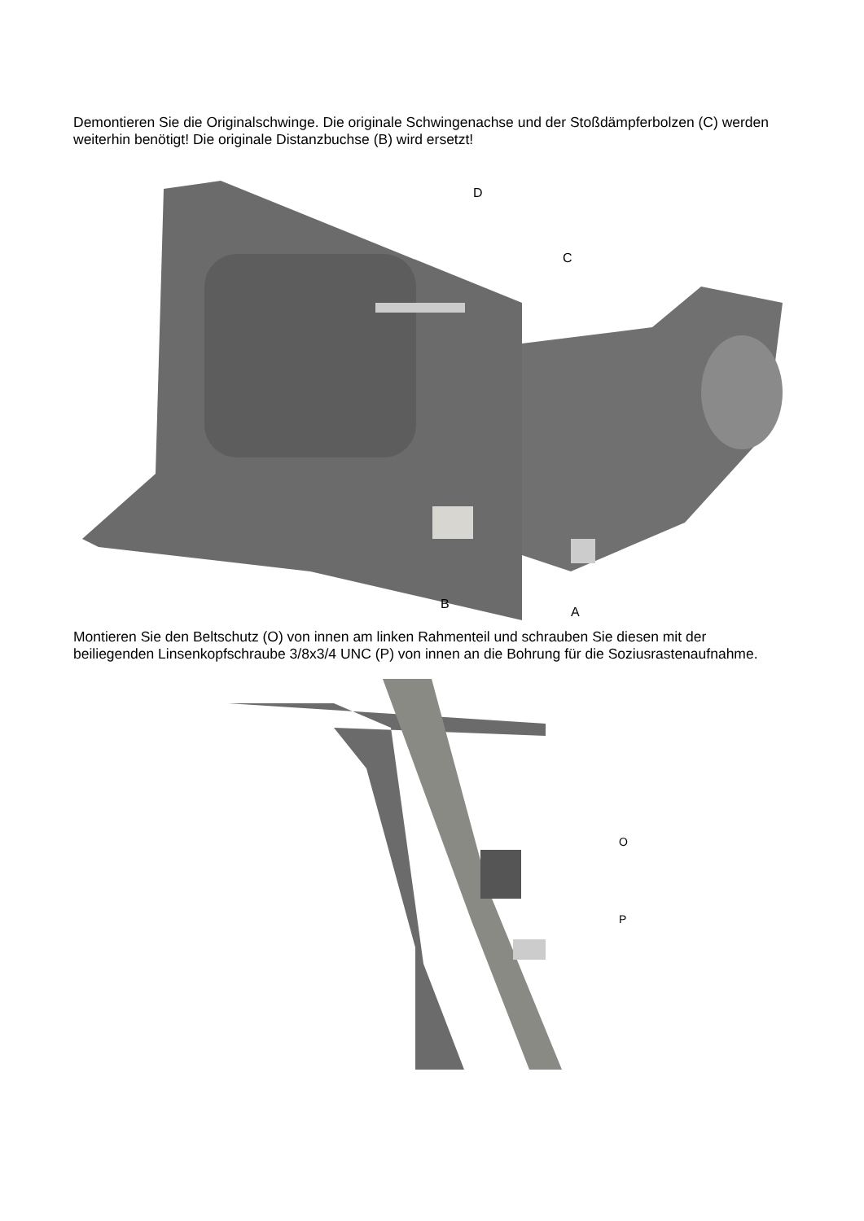Demontieren Sie die Originalschwinge. Die originale Schwingenachse und der Stoßdämpferbolzen (C) werden weiterhin benötigt! Die originale Distanzbuchse (B) wird ersetzt!
D
C
B
A
Montieren Sie den Beltschutz (O) von innen am linken Rahmenteil und schrauben Sie diesen mit der beiliegenden Linsenkopfschraube 3/8x3/4 UNC (P) von innen an die Bohrung für die Soziusrastenaufnahme.
O
P